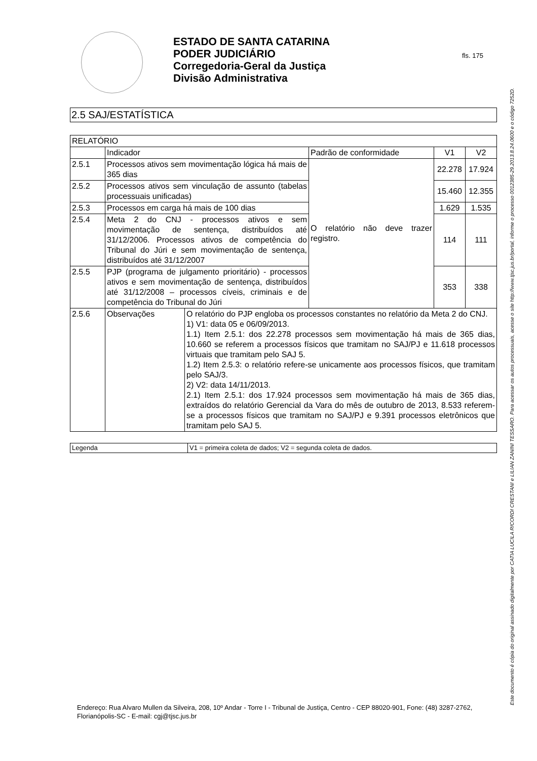ESTADO DE SANTA CATARINA
PODER JUDICIÁRIO
Corregedoria-Geral da Justiça
Divisão Administrativa
fls. 175
2.5 SAJ/ESTATÍSTICA
| RELATÓRIO | | | | | |
| | Indicador | | Padrão de conformidade | V1 | V2 |
| 2.5.1 | Processos ativos sem movimentação lógica há mais de 365 dias | | O relatório não deve trazer registro. | 22.278 | 17.924 |
| 2.5.2 | Processos ativos sem vinculação de assunto (tabelas processuais unificadas) | | | 15.460 | 12.355 |
| 2.5.3 | Processos em carga há mais de 100 dias | | | 1.629 | 1.535 |
| 2.5.4 | Meta 2 do CNJ - processos ativos e sem movimentação de sentença, distribuídos até 31/12/2006. Processos ativos de competência do Tribunal do Júri e sem movimentação de sentença, distribuídos até 31/12/2007 | | | 114 | 111 |
| 2.5.5 | PJP (programa de julgamento prioritário) - processos ativos e sem movimentação de sentença, distribuídos até 31/12/2008 – processos cíveis, criminais e de competência do Tribunal do Júri | | | 353 | 338 |
| 2.5.6 | Observações | O relatório do PJP engloba os processos constantes no relatório da Meta 2 do CNJ. 1) V1: data 05 e 06/09/2013. 1.1) Item 2.5.1: dos 22.278 processos sem movimentação há mais de 365 dias, 10.660 se referem a processos físicos que tramitam no SAJ/PJ e 11.618 processos virtuais que tramitam pelo SAJ 5. 1.2) Item 2.5.3: o relatório refere-se unicamente aos processos físicos, que tramitam pelo SAJ/3. 2) V2: data 14/11/2013. 2.1) Item 2.5.1: dos 17.924 processos sem movimentação há mais de 365 dias, extraídos do relatório Gerencial da Vara do mês de outubro de 2013, 8.533 referem-se a processos físicos que tramitam no SAJ/PJ e 9.391 processos eletrônicos que tramitam pelo SAJ 5. | | | |
| Legenda | V1 = primeira coleta de dados; V2 = segunda coleta de dados. |
Endereço: Rua Alvaro Mullen da Silveira, 208, 10º Andar - Torre I - Tribunal de Justiça, Centro - CEP 88020-901, Fone: (48) 3287-2762, Florianópolis-SC - E-mail: cgj@tjsc.jus.br
Este documento é cópia do original assinado digitalmente por CATIA LUCILA RICORDI CRESTANI e LILIAN ZANINI TESSARO. Para acessar os autos processuais, acesse o site http://www.tjsc.jus.br/portal, informe o processo 0012385-29.2013.8.24.0600 e o código 7252D.